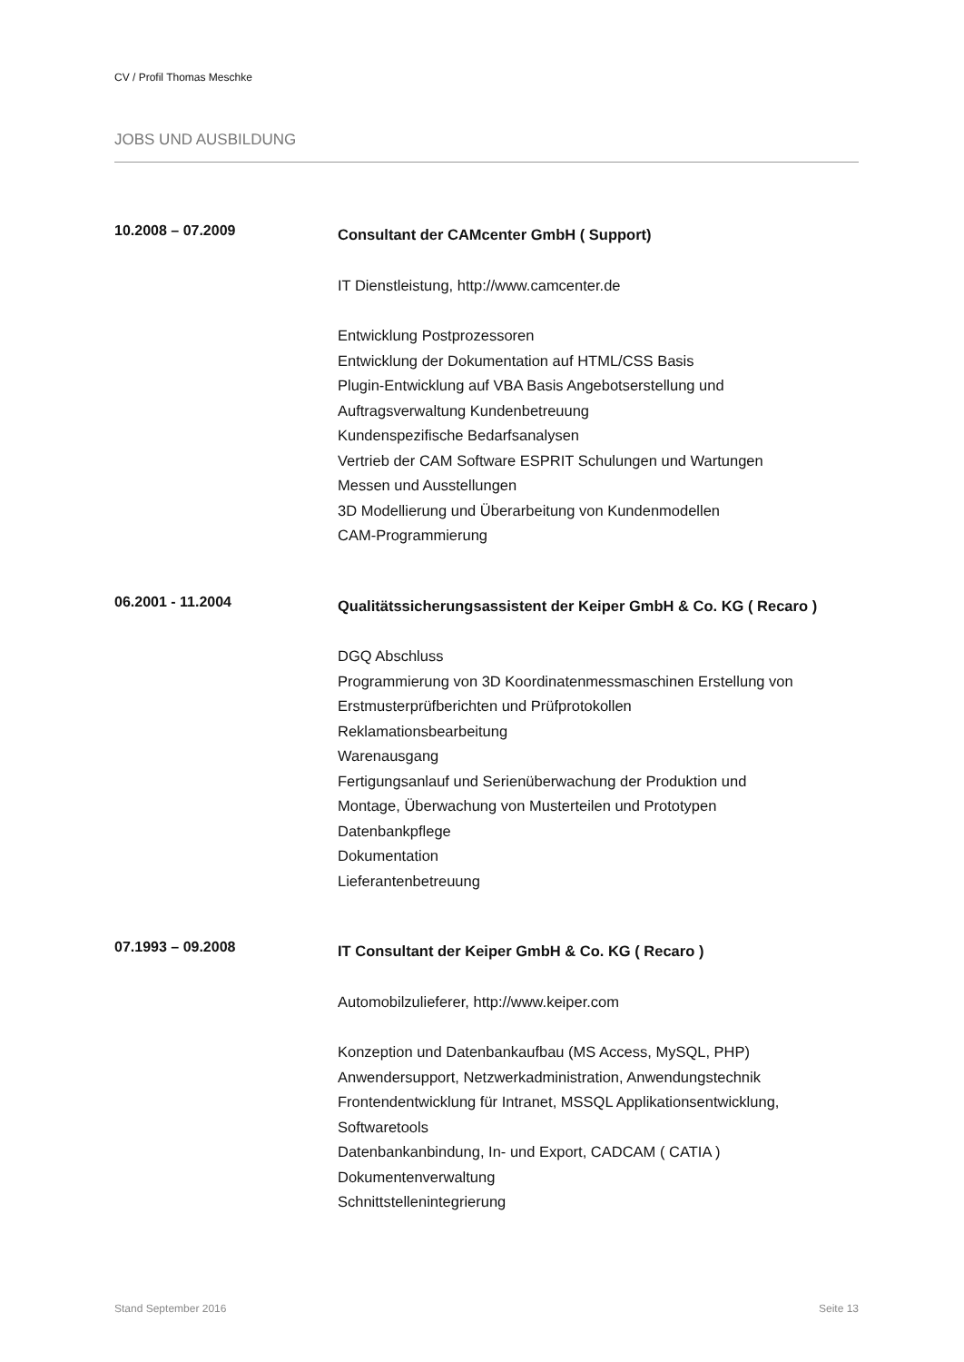CV / Profil Thomas Meschke
JOBS UND AUSBILDUNG
10.2008 – 07.2009
Consultant der CAMcenter GmbH ( Support)
IT Dienstleistung, http://www.camcenter.de
Entwicklung Postprozessoren
Entwicklung der Dokumentation auf HTML/CSS Basis
Plugin-Entwicklung auf VBA Basis Angebotserstellung und
Auftragsverwaltung Kundenbetreuung
Kundenspezifische Bedarfsanalysen
Vertrieb der CAM Software ESPRIT Schulungen und Wartungen
Messen und Ausstellungen
3D Modellierung und Überarbeitung von Kundenmodellen
CAM-Programmierung
06.2001 - 11.2004
Qualitätssicherungsassistent der Keiper GmbH & Co. KG ( Recaro )
DGQ Abschluss
Programmierung von 3D Koordinatenmessmaschinen Erstellung von
Erstmusterprüfberichten und Prüfprotokollen
Reklamationsbearbeitung
Warenausgang
Fertigungsanlauf und Serienüberwachung der Produktion und
Montage, Überwachung von Musterteilen und Prototypen
Datenbankpflege
Dokumentation
Lieferantenbetreuung
07.1993 – 09.2008
IT Consultant der Keiper GmbH & Co. KG ( Recaro )
Automobilzulieferer, http://www.keiper.com
Konzeption und Datenbankaufbau (MS Access, MySQL, PHP)
Anwendersupport, Netzwerkadministration, Anwendungstechnik
Frontendentwicklung für Intranet, MSSQL Applikationsentwicklung,
Softwaretools
Datenbankanbindung, In- und Export, CADCAM ( CATIA )
Dokumentenverwaltung
Schnittstellenintegrierung
Stand September 2016 Seite 13